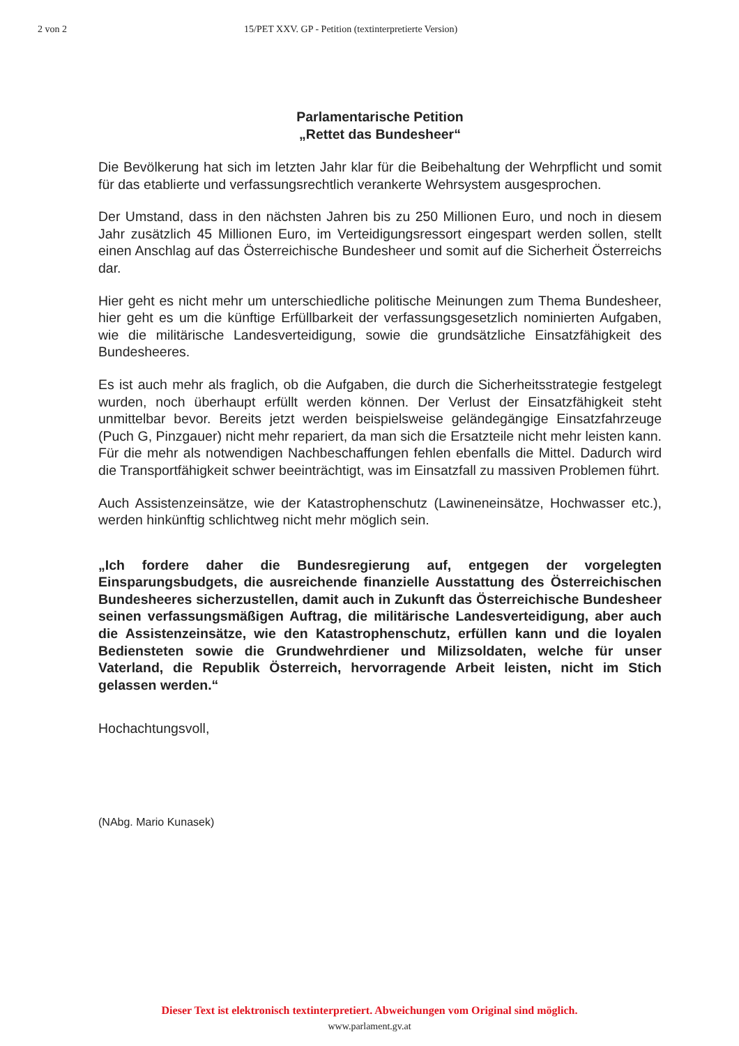2 von 2 15/PET XXV. GP - Petition (textinterpretierte Version)
Parlamentarische Petition
„Rettet das Bundesheer“
Die Bevölkerung hat sich im letzten Jahr klar für die Beibehaltung der Wehrpflicht und somit für das etablierte und verfassungsrechtlich verankerte Wehrsystem ausgesprochen.
Der Umstand, dass in den nächsten Jahren bis zu 250 Millionen Euro, und noch in diesem Jahr zusätzlich 45 Millionen Euro, im Verteidigungsressort eingespart werden sollen, stellt einen Anschlag auf das Österreichische Bundesheer und somit auf die Sicherheit Österreichs dar.
Hier geht es nicht mehr um unterschiedliche politische Meinungen zum Thema Bundesheer, hier geht es um die künftige Erfüllbarkeit der verfassungsgesetzlich nominierten Aufgaben, wie die militärische Landesverteidigung, sowie die grundsätzliche Einsatzfähigkeit des Bundesheeres.
Es ist auch mehr als fraglich, ob die Aufgaben, die durch die Sicherheitsstrategie festgelegt wurden, noch überhaupt erfüllt werden können. Der Verlust der Einsatzfähigkeit steht unmittelbar bevor. Bereits jetzt werden beispielsweise geländegängige Einsatzfahrzeuge (Puch G, Pinzgauer) nicht mehr repariert, da man sich die Ersatzteile nicht mehr leisten kann. Für die mehr als notwendigen Nachbeschaffungen fehlen ebenfalls die Mittel. Dadurch wird die Transportfähigkeit schwer beeinträchtigt, was im Einsatzfall zu massiven Problemen führt.
Auch Assistenzeinsätze, wie der Katastrophenschutz (Lawineneinsätze, Hochwasser etc.), werden hinkünftig schlichtweg nicht mehr möglich sein.
„Ich fordere daher die Bundesregierung auf, entgegen der vorgelegten Einsparungsbudgets, die ausreichende finanzielle Ausstattung des Österreichischen Bundesheeres sicherzustellen, damit auch in Zukunft das Österreichische Bundesheer seinen verfassungsmäßigen Auftrag, die militärische Landesverteidigung, aber auch die Assistenzeinsätze, wie den Katastrophenschutz, erfüllen kann und die loyalen Bediensteten sowie die Grundwehrdiener und Milizsoldaten, welche für unser Vaterland, die Republik Österreich, hervorragende Arbeit leisten, nicht im Stich gelassen werden.“
Hochachtungsvoll,
(NAbg. Mario Kunasek)
Dieser Text ist elektronisch textinterpretiert. Abweichungen vom Original sind möglich.
www.parlament.gv.at